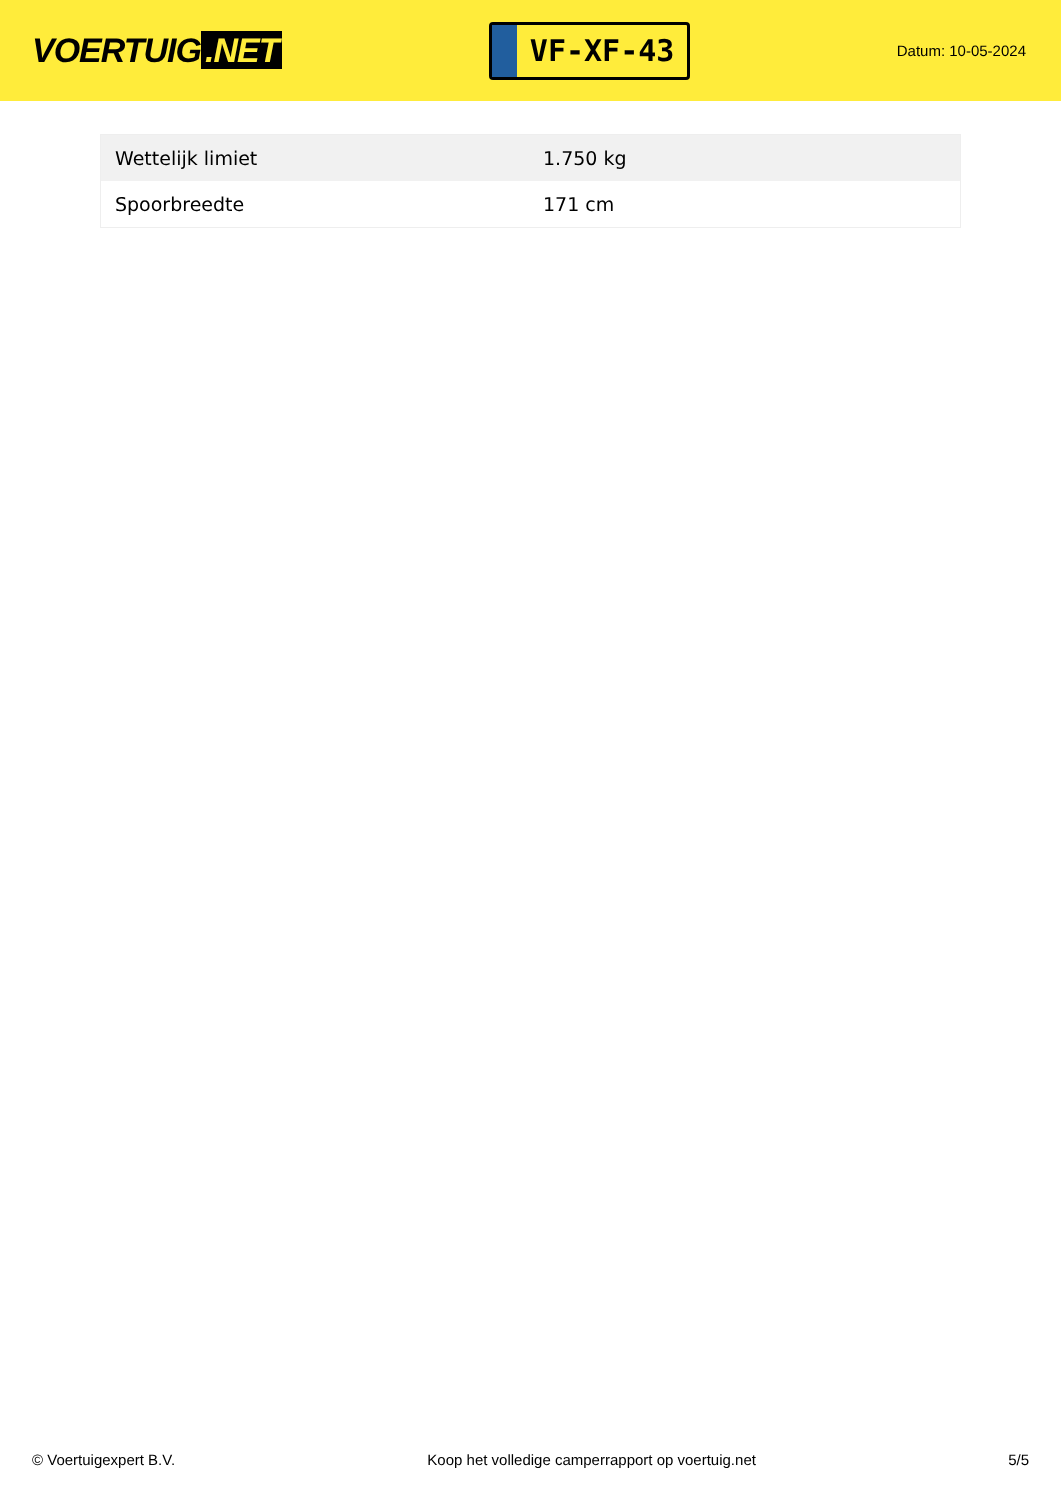VOERTUIG.NET
VF-XF-43
Datum: 10-05-2024
| Wettelijk limiet | 1.750 kg |
| Spoorbreedte | 171 cm |
© Voertuigexpert B.V. Koop het volledige camperrapport op voertuig.net 5/5